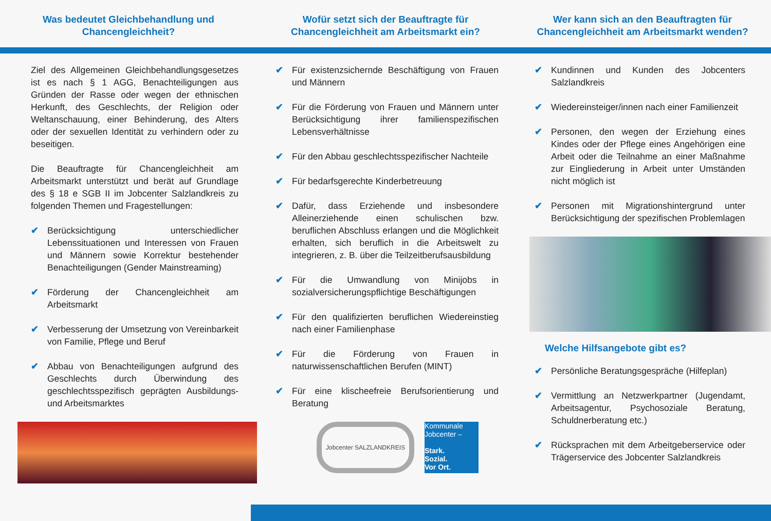Was bedeutet Gleichbehandlung und
Chancengleichheit?
Wofür setzt sich der Beauftragte für
Chancengleichheit am Arbeitsmarkt ein?
Wer kann sich an den Beauftragten für
Chancengleichheit am Arbeitsmarkt wenden?
Ziel des Allgemeinen Gleichbehandlungsgesetzes ist es nach § 1 AGG, Benachteiligungen aus Gründen der Rasse oder wegen der ethnischen Herkunft, des Geschlechts, der Religion oder Weltanschauung, einer Behinderung, des Alters oder der sexuellen Identität zu verhindern oder zu beseitigen.
Die Beauftragte für Chancengleichheit am Arbeitsmarkt unterstützt und berät auf Grundlage des § 18 e SGB II im Jobcenter Salzlandkreis zu folgenden Themen und Fragestellungen:
✔ Berücksichtigung unterschiedlicher Lebenssituationen und Interessen von Frauen und Männern sowie Korrektur bestehender Benachteiligungen (Gender Mainstreaming)
✔ Förderung der Chancengleichheit am Arbeitsmarkt
✔ Verbesserung der Umsetzung von Vereinbarkeit von Familie, Pflege und Beruf
✔ Abbau von Benachteiligungen aufgrund des Geschlechts durch Überwindung des geschlechtsspezifisch geprägten Ausbildungs- und Arbeitsmarktes
✔ Für existenzsichernde Beschäftigung von Frauen und Männern
✔ Für die Förderung von Frauen und Männern unter Berücksichtigung ihrer familienspezifischen Lebensverhältnisse
✔ Für den Abbau geschlechtsspezifischer Nachteile
✔ Für bedarfsgerechte Kinderbetreuung
✔ Dafür, dass Erziehende und insbesondere Alleinerziehende einen schulischen bzw. beruflichen Abschluss erlangen und die Möglichkeit erhalten, sich beruflich in die Arbeitswelt zu integrieren, z. B. über die Teilzeitberufsausbildung
✔ Für die Umwandlung von Minijobs in sozialversicherungspflichtige Beschäftigungen
✔ Für den qualifizierten beruflichen Wiedereinstieg nach einer Familienphase
✔ Für die Förderung von Frauen in naturwissenschaftlichen Berufen (MINT)
✔ Für eine klischeefreie Berufsorientierung und Beratung
Jobcenter SALZLANDKREIS
Kommunale Jobcenter –
Stark.
Sozial.
Vor Ort.
✔ Kundinnen und Kunden des Jobcenters Salzlandkreis
✔ Wiedereinsteiger/innen nach einer Familienzeit
✔ Personen, den wegen der Erziehung eines Kindes oder der Pflege eines Angehörigen eine Arbeit oder die Teilnahme an einer Maßnahme zur Eingliederung in Arbeit unter Umständen nicht möglich ist
✔ Personen mit Migrationshintergrund unter Berücksichtigung der spezifischen Problemlagen
Welche Hilfsangebote gibt es?
✔ Persönliche Beratungsgespräche (Hilfeplan)
✔ Vermittlung an Netzwerkpartner (Jugendamt, Arbeitsagentur, Psychosoziale Beratung, Schuldnerberatung etc.)
✔ Rücksprachen mit dem Arbeitgeberservice oder Trägerservice des Jobcenter Salzlandkreis